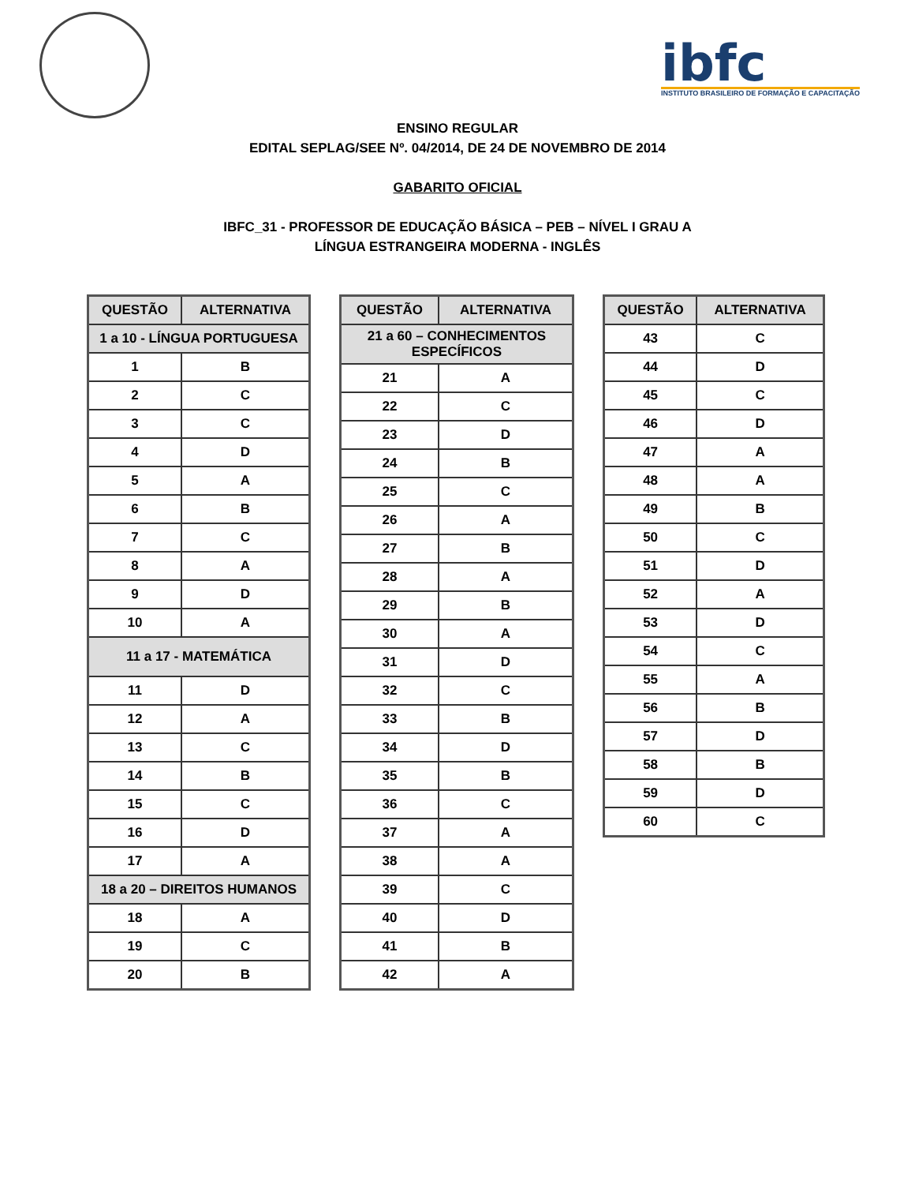ibfc
INSTITUTO BRASILEIRO DE FORMAÇÃO E CAPACITAÇÃO
ENSINO REGULAR
EDITAL SEPLAG/SEE Nº. 04/2014, DE 24 DE NOVEMBRO DE 2014
GABARITO OFICIAL
IBFC_31 - PROFESSOR DE EDUCAÇÃO BÁSICA – PEB – NÍVEL I GRAU A
LÍNGUA ESTRANGEIRA MODERNA - INGLÊS
| QUESTÃO | ALTERNATIVA |
| --- | --- |
| 1 a 10 - LÍNGUA PORTUGUESA | |
| 1 | B |
| 2 | C |
| 3 | C |
| 4 | D |
| 5 | A |
| 6 | B |
| 7 | C |
| 8 | A |
| 9 | D |
| 10 | A |
| 11 a 17 - MATEMÁTICA | |
| 11 | D |
| 12 | A |
| 13 | C |
| 14 | B |
| 15 | C |
| 16 | D |
| 17 | A |
| 18 a 20 – DIREITOS HUMANOS | |
| 18 | A |
| 19 | C |
| 20 | B |
| QUESTÃO | ALTERNATIVA |
| --- | --- |
| 21 a 60 – CONHECIMENTOS ESPECÍFICOS | |
| 21 | A |
| 22 | C |
| 23 | D |
| 24 | B |
| 25 | C |
| 26 | A |
| 27 | B |
| 28 | A |
| 29 | B |
| 30 | A |
| 31 | D |
| 32 | C |
| 33 | B |
| 34 | D |
| 35 | B |
| 36 | C |
| 37 | A |
| 38 | A |
| 39 | C |
| 40 | D |
| 41 | B |
| 42 | A |
| QUESTÃO | ALTERNATIVA |
| --- | --- |
| 43 | C |
| 44 | D |
| 45 | C |
| 46 | D |
| 47 | A |
| 48 | A |
| 49 | B |
| 50 | C |
| 51 | D |
| 52 | A |
| 53 | D |
| 54 | C |
| 55 | A |
| 56 | B |
| 57 | D |
| 58 | B |
| 59 | D |
| 60 | C |